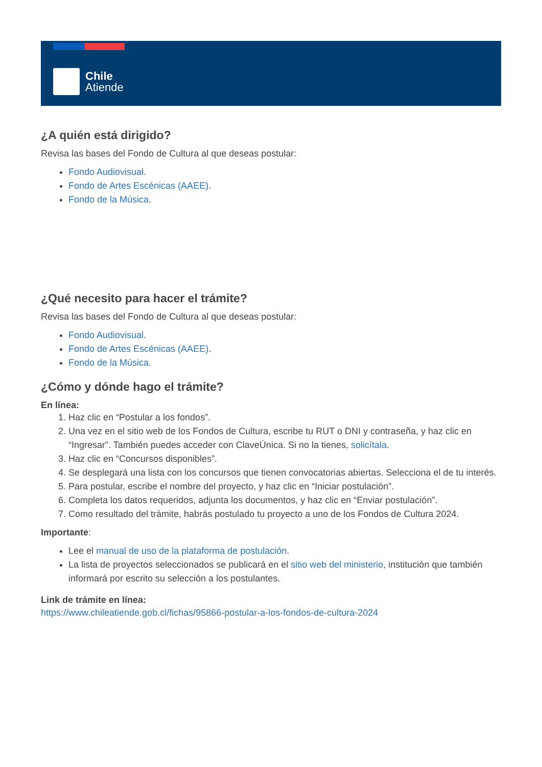Chile
Atiende
¿A quién está dirigido?
Revisa las bases del Fondo de Cultura al que deseas postular:
Fondo Audiovisual.
Fondo de Artes Escénicas (AAEE).
Fondo de la Música.
¿Qué necesito para hacer el trámite?
Revisa las bases del Fondo de Cultura al que deseas postular:
Fondo Audiovisual.
Fondo de Artes Escénicas (AAEE).
Fondo de la Música.
¿Cómo y dónde hago el trámite?
En línea:
1. Haz clic en “Postular a los fondos”.
2. Una vez en el sitio web de los Fondos de Cultura, escribe tu RUT o DNI y contraseña, y haz clic en “Ingresar”. También puedes acceder con ClaveÚnica. Si no la tienes, solicítala.
3. Haz clic en “Concursos disponibles”.
4. Se desplegará una lista con los concursos que tienen convocatorias abiertas. Selecciona el de tu interés.
5. Para postular, escribe el nombre del proyecto, y haz clic en “Iniciar postulación”.
6. Completa los datos requeridos, adjunta los documentos, y haz clic en “Enviar postulación”.
7. Como resultado del trámite, habrás postulado tu proyecto a uno de los Fondos de Cultura 2024.
Importante:
Lee el manual de uso de la plataforma de postulación.
La lista de proyectos seleccionados se publicará en el sitio web del ministerio, institución que también informará por escrito su selección a los postulantes.
Link de trámite en línea:
https://www.chileatiende.gob.cl/fichas/95866-postular-a-los-fondos-de-cultura-2024